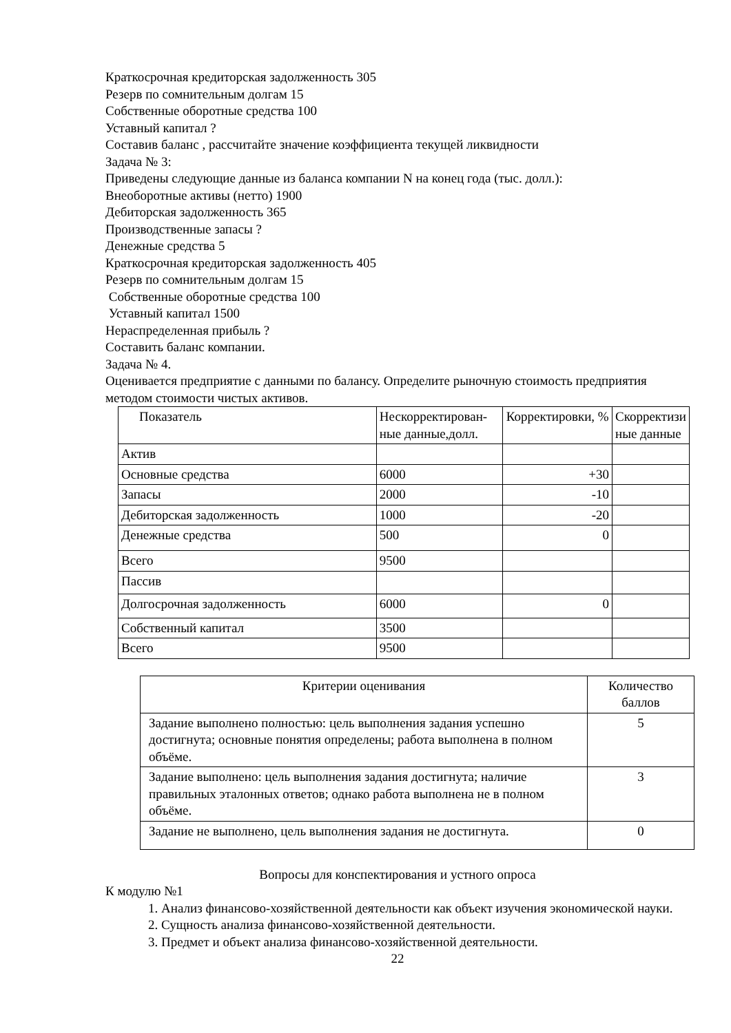Краткосрочная кредиторская задолженность 305
Резерв по сомнительным долгам 15
Собственные оборотные средства 100
Уставный капитал ?
Составив баланс , рассчитайте значение коэффициента текущей ликвидности
Задача № 3:
Приведены следующие данные из баланса компании N на конец года (тыс. долл.):
Внеоборотные активы (нетто) 1900
Дебиторская задолженность 365
Производственные запасы ?
Денежные средства 5
Краткосрочная кредиторская задолженность 405
Резерв по сомнительным долгам 15
Собственные оборотные средства 100
Уставный капитал 1500
Нераспределенная прибыль ?
Составить баланс компании.
Задача № 4.
Оценивается предприятие с данными по балансу. Определите рыночную стоимость предприятия методом стоимости чистых активов.
| Показатель | Нескорректирован-ные данные,долл. | Корректировки, % | Скорректизи ные данные |
| Актив | | | |
| Основные средства | 6000 | +30 | |
| Запасы | 2000 | -10 | |
| Дебиторская задолженность | 1000 | -20 | |
| Денежные средства | 500 | 0 | |
| Всего | 9500 | | |
| Пассив | | | |
| Долгосрочная задолженность | 6000 | 0 | |
| Собственный капитал | 3500 | | |
| Всего | 9500 | | |
| Критерии оценивания | Количество баллов |
| Задание выполнено полностью: цель выполнения задания успешно достигнута; основные понятия определены; работа выполнена в полном объёме. | 5 |
| Задание выполнено: цель выполнения задания достигнута; наличие правильных эталонных ответов; однако работа выполнена не в полном объёме. | 3 |
| Задание не выполнено, цель выполнения задания не достигнута. | 0 |
Вопросы для конспектирования и устного опроса
К модулю №1
1. Анализ финансово-хозяйственной деятельности как объект изучения экономической науки.
2. Сущность анализа финансово-хозяйственной деятельности.
3. Предмет и объект анализа финансово-хозяйственной деятельности.
22